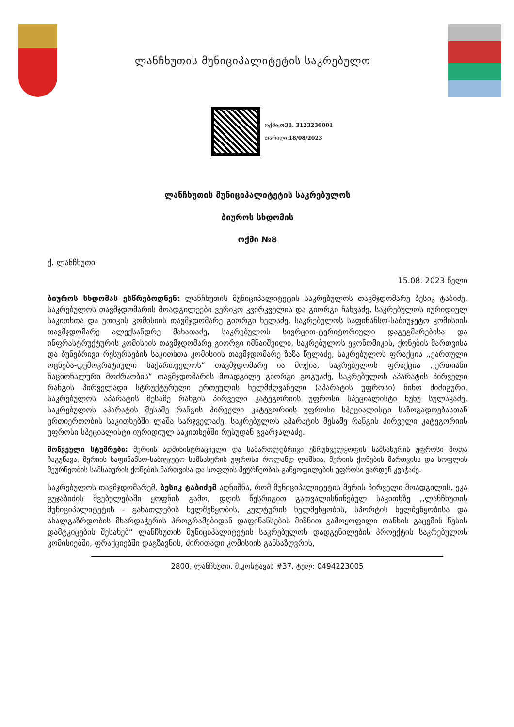ლანჩხუთის მუნიციპალიტეტის საკრებულო
ოქმი:ო31. 3123230001
თარიღი:18/08/2023
ლანჩხუთის მუნიციპალიტეტის საკრებულოს
ბიუროს სხდომის
ოქმი №8
ქ. ლანჩხუთი
15.08. 2023 წელი
ბიუროს სხდომას ესწრებოდნენ: ლანჩხუთის მუნიციპალიტეტის საკრებულოს თავმჯდომარე ბესიკ ტაბიძე, საკრებულოს თავმჯდომარის მოადგილეები ვერიკო კვირკველია და გიორგი ჩახვაძე, საკრებულოს იურიდიულ საკითხთა და ეთიკის კომისიის თავმჯდომარე გიორგი ხელაძე, საკრებულოს საფინანსო-საბიუჯეტო კომისიის თავმჯდომარე ალექსანდრე მახათაძე, საკრებულოს სივრცით-ტერიტორიული დაგეგმარებისა და ინფრასტრუქტურის კომისიის თავმჯდომარე გიორგი იმნაიშვილი, საკრებულოს ეკონომიკის, ქონების მართვისა და ბუნებრივი რესურსების საკითხთა კომისიის თავმჯდომარე ზაზა წულაძე, საკრებულოს ფრაქცია ,,ქართული ოცნება-დემოკრატიული საქართველოს“ თავმჯდომარე ია მოქია, საკრებულოს ფრაქცია ,,ერთიანი ნაციონალური მოძრაობის“ თავმჯდომარის მოადგილე გიორგი გოგუაძე, საკრებულოს აპარატის პირველი რანგის პირველადი სტრუქტურული ერთეულის ხელმძღვანელი (აპარატის უფროსი) ნინო ძიძიგური, საკრებულოს აპარატის მესამე რანგის პირველი კატეგორიის უფროსი სპეციალისტი ნუნუ სულაკაძე, საკრებულოს აპარატის მესამე რანგის პირველი კატეგორიის უფროსი სპეციალისტი საზოგადოებასთან ურთიერთობის საკითხებში ლაშა სარჯველაძე, საკრებულოს აპარატის მესამე რანგის პირველი კატეგორიის უფროსი სპეციალისტი იურიდიულ საკითხებში რუსუდან გვარჯალაძე.
მოწვეული სტუმრები: მერიის ადმინისტრაციული და სამართლებრივი უზრუნველყოფის სამსახურის უფროსი შოთა ჩაგუნავა, მერიის საფინანსო-საბიუჯეტო სამსახურის უფროსი როლანდ ლაშხია, მერიის ქონების მართვისა და სოფლის მეურნეობის სამსახურის ქონების მართვისა და სოფლის მეურნეობის განყოფილების უფროსი ვარდენ კვაჭაძე.
საკრებულოს თავმჯდომარემ, ბესიკ ტაბიძემ აღნიშნა, რომ მუნიციპალიტეტის მერის პირველი მოადგილის, ეკა გუჯაბიძის შვებულებაში ყოფნის გამო, დღის წესრიგით გათვალისწინებულ საკითხზე ,,ლანჩხუთის მუნიციპალიტეტის - განათლების ხელშეწყობის, კულტურის ხელშეწყობის, სპორტის ხელშეწყობისა და ახალგაზრდობის მხარდაჭერის პროგრამებიდან დაფინანსების მიზნით გამოყოფილი თანხის გაცემის წესის დამტკიცების შესახებ“ ლანჩხუთის მუნიციპალიტეტის საკრებულოს დადგენილების პროექტის საკრებულოს კომისიებში, ფრაქციებში დაგზავნის, ძირითადი კომისიის განსაზღვრის,
2800, ლანჩხუთი, მ.კოსტავას #37, ტელ: 0494223005